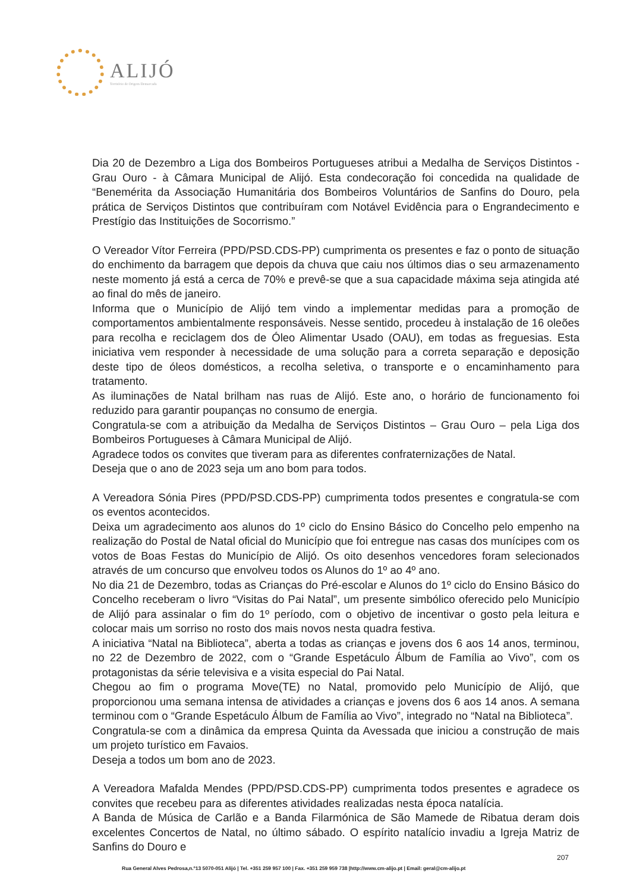ALIJÓ
Território de Origem Demarcada
Dia 20 de Dezembro a Liga dos Bombeiros Portugueses atribui a Medalha de Serviços Distintos - Grau Ouro - à Câmara Municipal de Alijó. Esta condecoração foi concedida na qualidade de “Benemérita da Associação Humanitária dos Bombeiros Voluntários de Sanfins do Douro, pela prática de Serviços Distintos que contribuíram com Notável Evidência para o Engrandecimento e Prestígio das Instituições de Socorrismo.”
O Vereador Vítor Ferreira (PPD/PSD.CDS-PP) cumprimenta os presentes e faz o ponto de situação do enchimento da barragem que depois da chuva que caiu nos últimos dias o seu armazenamento neste momento já está a cerca de 70% e prevê-se que a sua capacidade máxima seja atingida até ao final do mês de janeiro.
Informa que o Município de Alijó tem vindo a implementar medidas para a promoção de comportamentos ambientalmente responsáveis. Nesse sentido, procedeu à instalação de 16 oleões para recolha e reciclagem dos de Óleo Alimentar Usado (OAU), em todas as freguesias. Esta iniciativa vem responder à necessidade de uma solução para a correta separação e deposição deste tipo de óleos domésticos, a recolha seletiva, o transporte e o encaminhamento para tratamento.
As iluminações de Natal brilham nas ruas de Alijó. Este ano, o horário de funcionamento foi reduzido para garantir poupanças no consumo de energia.
Congratula-se com a atribuição da Medalha de Serviços Distintos – Grau Ouro – pela Liga dos Bombeiros Portugueses à Câmara Municipal de Alijó.
Agradece todos os convites que tiveram para as diferentes confraternizações de Natal.
Deseja que o ano de 2023 seja um ano bom para todos.
A Vereadora Sónia Pires (PPD/PSD.CDS-PP) cumprimenta todos presentes e congratula-se com os eventos acontecidos.
Deixa um agradecimento aos alunos do 1º ciclo do Ensino Básico do Concelho pelo empenho na realização do Postal de Natal oficial do Município que foi entregue nas casas dos munícipes com os votos de Boas Festas do Município de Alijó. Os oito desenhos vencedores foram selecionados através de um concurso que envolveu todos os Alunos do 1º ao 4º ano.
No dia 21 de Dezembro, todas as Crianças do Pré-escolar e Alunos do 1º ciclo do Ensino Básico do Concelho receberam o livro “Visitas do Pai Natal”, um presente simbólico oferecido pelo Município de Alijó para assinalar o fim do 1º período, com o objetivo de incentivar o gosto pela leitura e colocar mais um sorriso no rosto dos mais novos nesta quadra festiva.
A iniciativa “Natal na Biblioteca”, aberta a todas as crianças e jovens dos 6 aos 14 anos, terminou, no 22 de Dezembro de 2022, com o “Grande Espetáculo Álbum de Família ao Vivo”, com os protagonistas da série televisiva e a visita especial do Pai Natal.
Chegou ao fim o programa Move(TE) no Natal, promovido pelo Município de Alijó, que proporcionou uma semana intensa de atividades a crianças e jovens dos 6 aos 14 anos. A semana terminou com o “Grande Espetáculo Álbum de Família ao Vivo”, integrado no “Natal na Biblioteca”.
Congratula-se com a dinâmica da empresa Quinta da Avessada que iniciou a construção de mais um projeto turístico em Favaios.
Deseja a todos um bom ano de 2023.
A Vereadora Mafalda Mendes (PPD/PSD.CDS-PP) cumprimenta todos presentes e agradece os convites que recebeu para as diferentes atividades realizadas nesta época natalícia.
A Banda de Música de Carlão e a Banda Filarmónica de São Mamede de Ribatua deram dois excelentes Concertos de Natal, no último sábado. O espírito natalício invadiu a Igreja Matriz de Sanfins do Douro e
207
Rua General Alves Pedrosa,n.º13 5070-051 Alijó | Tel. +351 259 957 100 | Fax. +351 259 959 738 |http://www.cm-alijo.pt | Email: geral@cm-alijo.pt